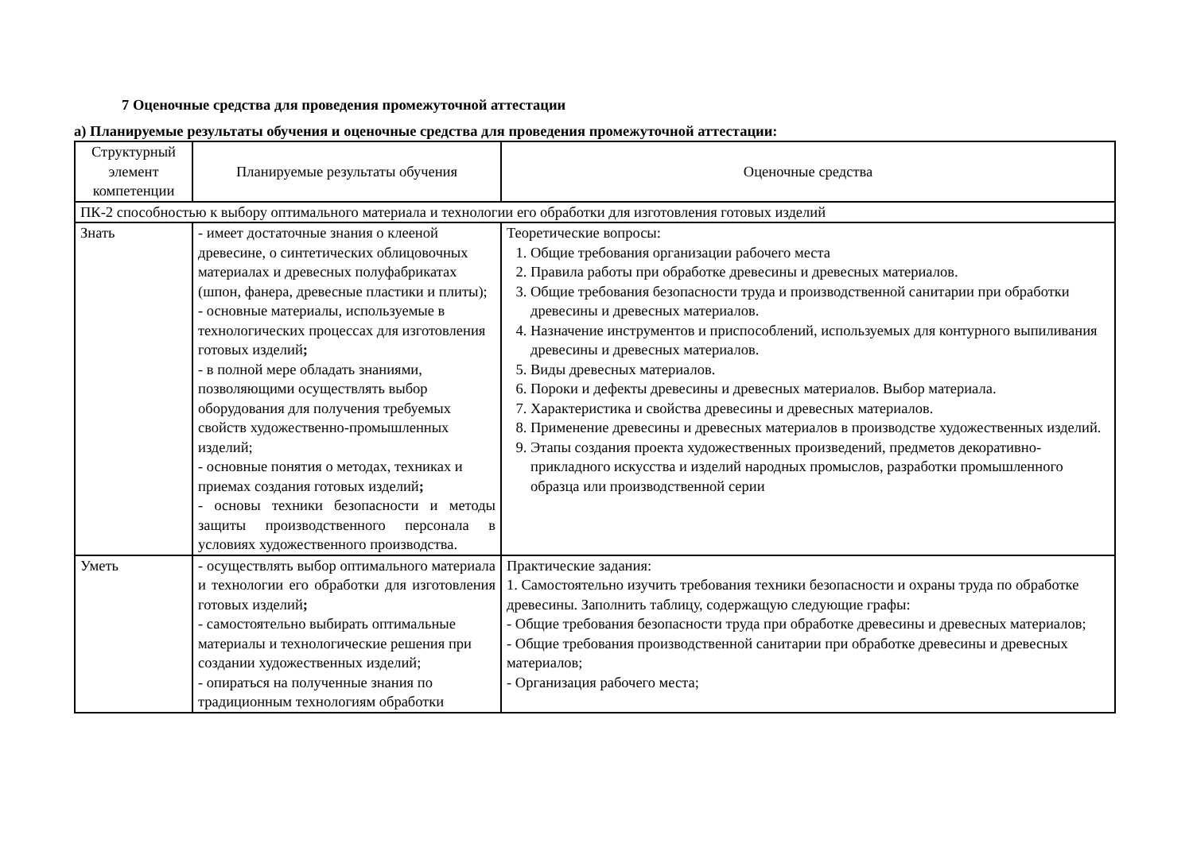7 Оценочные средства для проведения промежуточной аттестации
а) Планируемые результаты обучения и оценочные средства для проведения промежуточной аттестации:
| Структурный элемент компетенции | Планируемые результаты обучения | Оценочные средства |
| ПК-2 способностью к выбору оптимального материала и технологии его обработки для изготовления готовых изделий | | |
| Знать | - имеет достаточные знания о клееной древесине, о синтетических облицовочных материалах и древесных полуфабрикатах (шпон, фанера, древесные пластики и плиты); - основные материалы, используемые в технологических процессах для изготовления готовых изделий ; - в полной мере обладать знаниями, позволяющими осуществлять выбор оборудования для получения требуемых свойств художественно-промышленных изделий; - основные понятия о методах, техниках и приемах создания готовых изделий ; - основы техники безопасности и методы защиты производственного персонала в условиях художественного производства. | Теоретические вопросы: 1. Общие требования организации рабочего места 2. Правила работы при обработке древесины и древесных материалов. 3. Общие требования безопасности труда и производственной санитарии при обработки древесины и древесных материалов. 4. Назначение инструментов и приспособлений, используемых для контурного выпиливания древесины и древесных материалов. 5. Виды древесных материалов. 6. Пороки и дефекты древесины и древесных материалов. Выбор материала. 7. Характеристика и свойства древесины и древесных материалов. 8. Применение древесины и древесных материалов в производстве художественных изделий. 9. Этапы создания проекта художественных произведений, предметов декоративно-прикладного искусства и изделий народных промыслов, разработки промышленного образца или производственной серии |
| Уметь | - осуществлять выбор оптимального материала и технологии его обработки для изготовления готовых изделий ; - самостоятельно выбирать оптимальные материалы и технологические решения при создании художественных изделий; - опираться на полученные знания по традиционным технологиям обработки | Практические задания: 1. Самостоятельно изучить требования техники безопасности и охраны труда по обработке древесины. Заполнить таблицу, содержащую следующие графы: - Общие требования безопасности труда при обработке древесины и древесных материалов; - Общие требования производственной санитарии при обработке древесины и древесных материалов; - Организация рабочего места; |